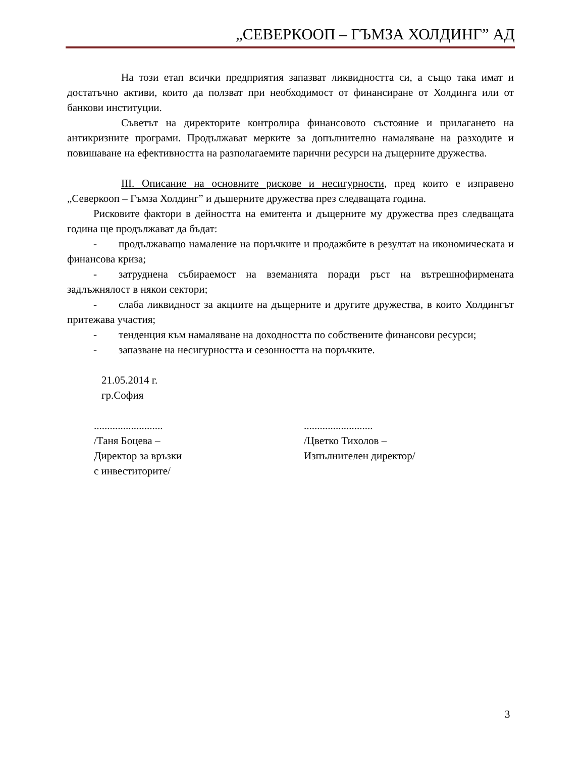„СЕВЕРКООП – ГЪМЗА ХОЛДИНГ” АД
На този етап всички предприятия запазват ликвидността си, а също така имат и достатъчно активи, които да ползват при необходимост от финансиране от Холдинга или от банкови институции.
Съветът на директорите контролира финансовото състояние и прилагането на антикризните програми. Продължават мерките за допълнително намаляване на разходите и повишаване на ефективността на разполагаемите парични ресурси на дъщерните дружества.
III. Описание на основните рискове и несигурности, пред които е изправено „Северкооп – Гъмза Холдинг” и дъшерните дружества през следващата година.
Рисковите фактори в дейността на емитента и дъщерните му дружества през следващата година ще продължават да бъдат:
- продължаващо намаление на поръчките и продажбите в резултат на икономическата и финансова криза;
- затруднена събираемост на вземанията поради ръст на вътрешнофирмената задлъжнялост в някои сектори;
- слаба ликвидност за акциите на дъщерните и другите дружества, в които Холдингът притежава участия;
- тенденция към намаляване на доходността по собствените финансови ресурси;
- запазване на несигурността и сезонността на поръчките.
21.05.2014 г.
гр.София
..........................
/Таня Боцева –
Директор за връзки
с инвеститорите/
..........................
/Цветко Тихолов –
Изпълнителен директор/
3